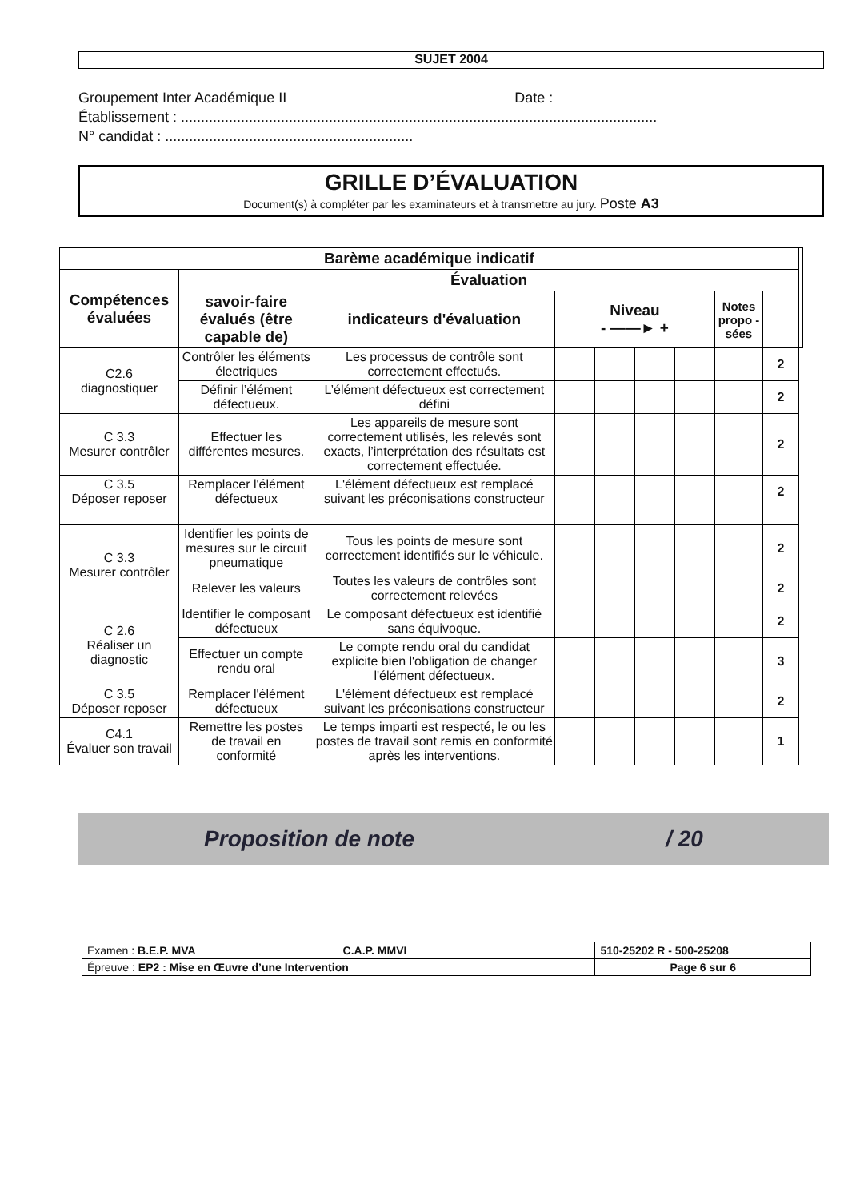SUJET 2004
Groupement Inter Académique II Date :
Établissement : .......................................................................................................................
N° candidat : ..............................................................
GRILLE D’ÉVALUATION
Document(s) à compléter par les examinateurs et à transmettre au jury. Poste A3
| Barème académique indicatif | | | | | | | | | |
| Compétences évaluées | Évaluation | | | | | | | | |
| | savoir-faire évalués (être capable de) | indicateurs d'évaluation | Niveau - ——► + | | | | Notes propo -sées | | |
| C2.6 diagnostiquer | Contrôler les éléments électriques | Les processus de contrôle sont correctement effectués. | | | | | | 2 | |
| | Définir l’élément défectueux. | L’élément défectueux est correctement défini | | | | | | 2 | |
| C 3.3 Mesurer contrôler | Effectuer les différentes mesures. | Les appareils de mesure sont correctement utilisés, les relevés sont exacts, l’interprétation des résultats est correctement effectuée. | | | | | | 2 | |
| C 3.5 Déposer reposer | Remplacer l'élément défectueux | L'élément défectueux est remplacé suivant les préconisations constructeur | | | | | | 2 | |
| C 3.3 Mesurer contrôler | Identifier les points de mesures sur le circuit pneumatique | Tous les points de mesure sont correctement identifiés sur le véhicule. | | | | | | 2 | |
| | Relever les valeurs | Toutes les valeurs de contrôles sont correctement relevées | | | | | | 2 | |
| C 2.6 Réaliser un diagnostic | Identifier le composant défectueux | Le composant défectueux est identifié sans équivoque. | | | | | | 2 | |
| | Effectuer un compte rendu oral | Le compte rendu oral du candidat explicite bien l'obligation de changer l'élément défectueux. | | | | | | 3 | |
| C 3.5 Déposer reposer | Remplacer l'élément défectueux | L'élément défectueux est remplacé suivant les préconisations constructeur | | | | | | 2 | |
| C4.1 Évaluer son travail | Remettre les postes de travail en conformité | Le temps imparti est respecté, le ou les postes de travail sont remis en conformité après les interventions. | | | | | | 1 | |
Proposition de note / 20
| Examen : B.E.P. MVA C.A.P. MMVI | 510-25202 R - 500-25208 |
| Épreuve : EP2 : Mise en Œuvre d’une Intervention | Page 6 sur 6 |